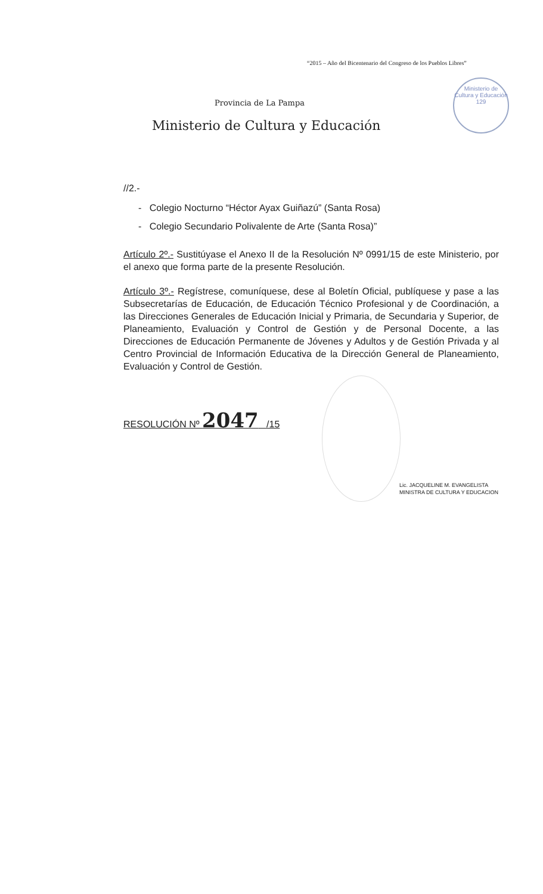“2015 – Año del Bicentenario del Congreso de los Pueblos Libres”
Ministerio de Cultura y Educación
129
Provincia de La Pampa
Ministerio de Cultura y Educación
//2.-
- Colegio Nocturno “Héctor Ayax Guiñazú” (Santa Rosa)
- Colegio Secundario Polivalente de Arte (Santa Rosa)”
Artículo 2º.- Sustitúyase el Anexo II de la Resolución Nº 0991/15 de este Ministerio, por el anexo que forma parte de la presente Resolución.
Artículo 3º.- Regístrese, comuníquese, dese al Boletín Oficial, publíquese y pase a las Subsecretarías de Educación, de Educación Técnico Profesional y de Coordinación, a las Direcciones Generales de Educación Inicial y Primaria, de Secundaria y Superior, de Planeamiento, Evaluación y Control de Gestión y de Personal Docente, a las Direcciones de Educación Permanente de Jóvenes y Adultos y de Gestión Privada y al Centro Provincial de Información Educativa de la Dirección General de Planeamiento, Evaluación y Control de Gestión.
RESOLUCIÓN Nº 2047 /15
Lic. JACQUELINE M. EVANGELISTA
MINISTRA DE CULTURA Y EDUCACION